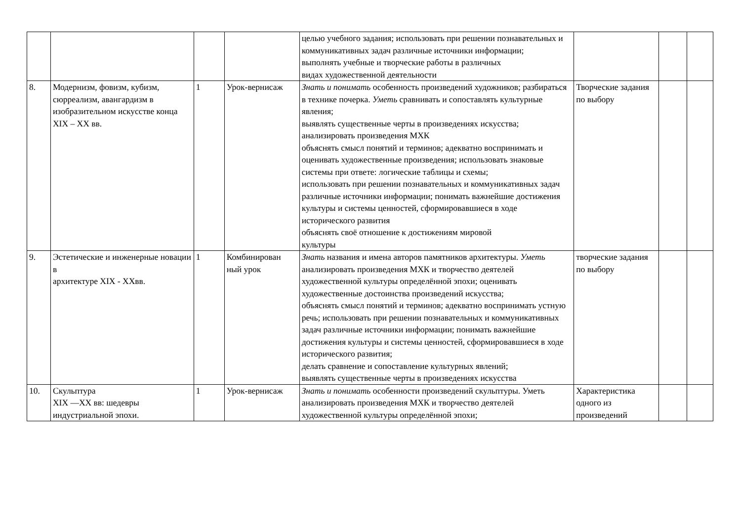| | | | | целью учебного задания; использовать при решении познавательных и коммуникативных задач различные источники информации; выполнять учебные и творческие работы в различных видах художественной деятельности | | | |
| 8. | Модернизм, фовизм, кубизм, сюрреализм, авангардизм в изобразительном искусстве конца XIX – XX вв. | 1 | Урок-вернисаж | Знать и понимать особенность произведений художников; разбираться в технике почерка. Уметь сравнивать и сопоставлять культурные явления; выявлять существенные черты в произведениях искусства; анализировать произведения МХК объяснять смысл понятий и терминов; адекватно воспринимать и оценивать художественные произведения; использовать знаковые системы при ответе: логические таблицы и схемы; использовать при решении познавательных и коммуникативных задач различные источники информации; понимать важнейшие достижения культуры и системы ценностей, сформировавшиеся в ходе исторического развития объяснять своё отношение к достижениям мировой культуры | Творческие задания по выбору | | |
| 9. | Эстетические и инженерные новации в архитектуре XIX - XXвв. | 1 | Комбинирован ный урок | Знать названия и имена авторов памятников архитектуры. Уметь анализировать произведения МХК и творчество деятелей художественной культуры определённой эпохи; оценивать художественные достоинства произведений искусства; объяснять смысл понятий и терминов; адекватно воспринимать устную речь; использовать при решении познавательных и коммуникативных задач различные источники информации; понимать важнейшие достижения культуры и системы ценностей, сформировавшиеся в ходе исторического развития; делать сравнение и сопоставление культурных явлений; выявлять существенные черты в произведениях искусства | творческие задания по выбору | | |
| 10. | Скульптура XIX —XX вв: шедевры индустриальной эпохи. | 1 | Урок-вернисаж | Знать и понимать особенности произведений скульптуры. Уметь анализировать произведения МХК и творчество деятелей художественной культуры определённой эпохи; | Характеристика одного из произведений | | |